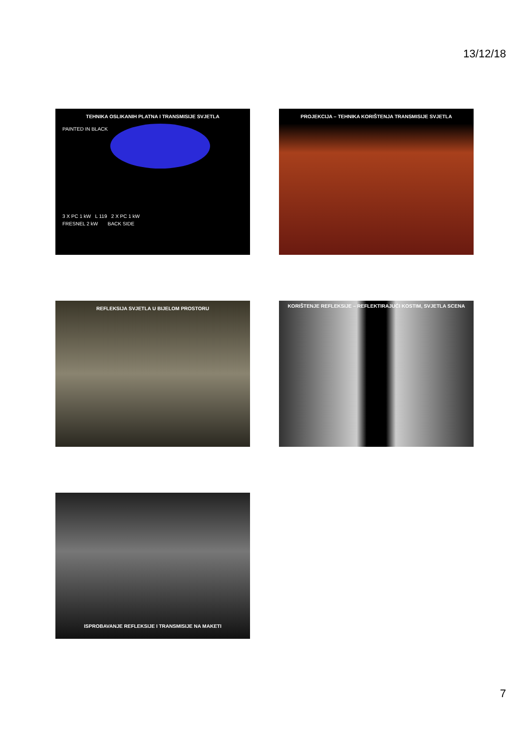13/12/18
TEHNIKA OSLIKANIH PLATNA I TRANSMISIJE SVJETLA
PAINTED IN BLACK
3 X PC 1 kW L 119 2 X PC 1 kW
FRESNEL 2 kW BACK SIDE
PROJEKCIJA – TEHNIKA KORIŠTENJA TRANSMISIJE SVJETLA
REFLEKSIJA SVJETLA U BIJELOM PROSTORU KORIŠTENJE REFLEKSIJE – REFLEKTIRAJUĆI KOSTIM, SVJETLA SCENA
ISPROBAVANJE REFLEKSIJE I TRANSMISIJE NA MAKETI
7